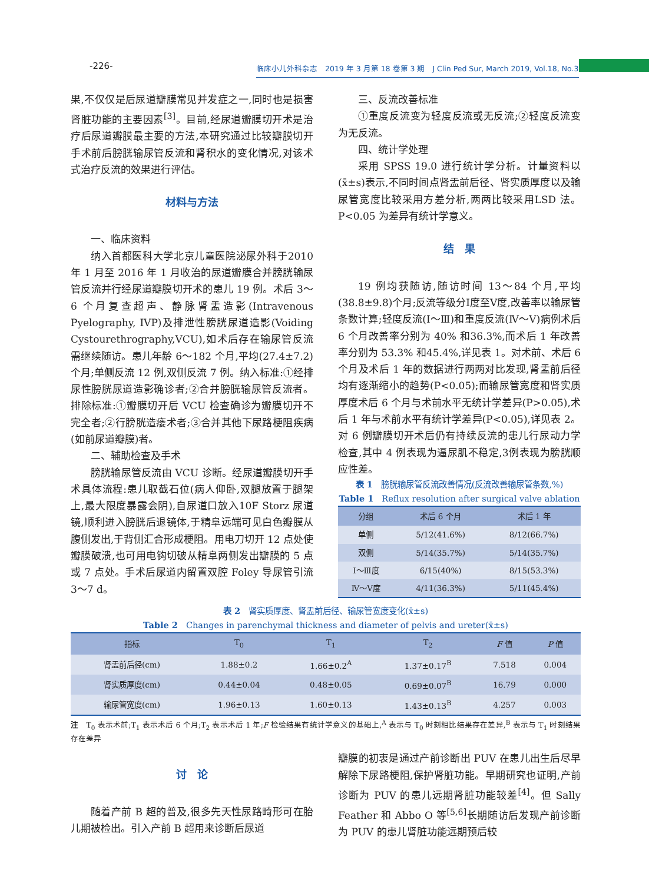-226-
临床小儿外科杂志　2019 年 3 月第 18 卷第 3 期　J Clin Ped Sur, March 2019, Vol.18, No.3
果,不仅仅是后尿道瓣膜常见并发症之一,同时也是损害肾脏功能的主要因素<sup>[3]</sup>。目前,经尿道瓣膜切开术是治疗后尿道瓣膜最主要的方法,本研究通过比较瓣膜切开手术前后膀胱输尿管反流和肾积水的变化情况,对该术式治疗反流的效果进行评估。
材料与方法
一、临床资料
纳入首都医科大学北京儿童医院泌尿外科于2010 年 1 月至 2016 年 1 月收治的尿道瓣膜合并膀胱输尿管反流并行经尿道瓣膜切开术的患儿 19 例。术后 3～6 个月复查超声、静脉肾盂造影(Intravenous Pyelography, IVP)及排泄性膀胱尿道造影(Voiding Cystourethrography,VCU),如术后存在输尿管反流需继续随访。患儿年龄 6～182 个月,平均(27.4±7.2)个月;单侧反流 12 例,双侧反流 7 例。纳入标准:①经排尿性膀胱尿道造影确诊者;②合并膀胱输尿管反流者。排除标准:①瓣膜切开后 VCU 检查确诊为瓣膜切开不完全者;②行膀胱造瘘术者;③合并其他下尿路梗阻疾病(如前尿道瓣膜)者。
二、辅助检查及手术
膀胱输尿管反流由 VCU 诊断。经尿道瓣膜切开手术具体流程:患儿取截石位(病人仰卧,双腿放置于腿架上,最大限度暴露会阴),自尿道口放入10F Storz 尿道镜,顺利进入膀胱后退镜体,于精阜远端可见白色瓣膜从腹侧发出,于背侧汇合形成梗阻。用电刀切开 12 点处使瓣膜破溃,也可用电钩切破从精阜两侧发出瓣膜的 5 点或 7 点处。手术后尿道内留置双腔 Foley 导尿管引流 3～7 d。
三、反流改善标准
①重度反流变为轻度反流或无反流;②轻度反流变为无反流。
四、统计学处理
采用 SPSS 19.0 进行统计学分析。计量资料以(x̄±s)表示,不同时间点肾盂前后径、肾实质厚度以及输尿管宽度比较采用方差分析,两两比较采用LSD 法。P<0.05 为差异有统计学意义。
结　果
19 例均获随访,随访时间 13～84 个月,平均(38.8±9.8)个月;反流等级分Ⅰ度至Ⅴ度,改善率以输尿管条数计算;轻度反流(Ⅰ～Ⅲ)和重度反流(Ⅳ～Ⅴ)病例术后 6 个月改善率分别为 40% 和36.3%,而术后 1 年改善率分别为 53.3% 和45.4%,详见表 1。对术前、术后 6 个月及术后 1 年的数据进行两两对比发现,肾盂前后径均有逐渐缩小的趋势(P<0.05);而输尿管宽度和肾实质厚度术后 6 个月与术前水平无统计学差异(P>0.05),术后 1 年与术前水平有统计学差异(P<0.05),详见表 2。对 6 例瓣膜切开术后仍有持续反流的患儿行尿动力学检查,其中 4 例表现为逼尿肌不稳定,3例表现为膀胱顺应性差。
表 1　膀胱输尿管反流改善情况(反流改善输尿管条数,%)
Table 1　Reflux resolution after surgical valve ablation
| 分组 | 术后 6 个月 | 术后 1 年 |
| --- | --- | --- |
| 单侧 | 5/12(41.6%) | 8/12(66.7%) |
| 双侧 | 5/14(35.7%) | 5/14(35.7%) |
| Ⅰ～Ⅲ度 | 6/15(40%) | 8/15(53.3%) |
| Ⅳ～Ⅴ度 | 4/11(36.3%) | 5/11(45.4%) |
表 2　肾实质厚度、肾盂前后径、输尿管宽度变化(x̄±s)
Table 2　Changes in parenchymal thickness and diameter of pelvis and ureter(x̄±s)
| 指标 | T<sub>0</sub> | T<sub>1</sub> | T<sub>2</sub> | F 值 | P 值 |
| --- | --- | --- | --- | --- | --- |
| 肾盂前后径(cm) | 1.88±0.2 | 1.66±0.2<sup>A</sup> | 1.37±0.17<sup>B</sup> | 7.518 | 0.004 |
| 肾实质厚度(cm) | 0.44±0.04 | 0.48±0.05 | 0.69±0.07<sup>B</sup> | 16.79 | 0.000 |
| 输尿管宽度(cm) | 1.96±0.13 | 1.60±0.13 | 1.43±0.13<sup>B</sup> | 4.257 | 0.003 |
注　T<sub>0</sub> 表示术前;T<sub>1</sub> 表示术后 6 个月;T<sub>2</sub> 表示术后 1 年;F 检验结果有统计学意义的基础上,<sup>A</sup> 表示与 T<sub>0</sub> 时刻相比结果存在差异,<sup>B</sup> 表示与 T<sub>1</sub> 时刻结果存在差异
讨　论
随着产前 B 超的普及,很多先天性尿路畸形可在胎儿期被检出。引入产前 B 超用来诊断后尿道
瓣膜的初衷是通过产前诊断出 PUV 在患儿出生后尽早解除下尿路梗阻,保护肾脏功能。早期研究也证明,产前诊断为 PUV 的患儿远期肾脏功能较差<sup>[4]</sup>。但 Sally Feather 和 Abbo O 等<sup>[5,6]</sup>长期随访后发现产前诊断为 PUV 的患儿肾脏功能远期预后较